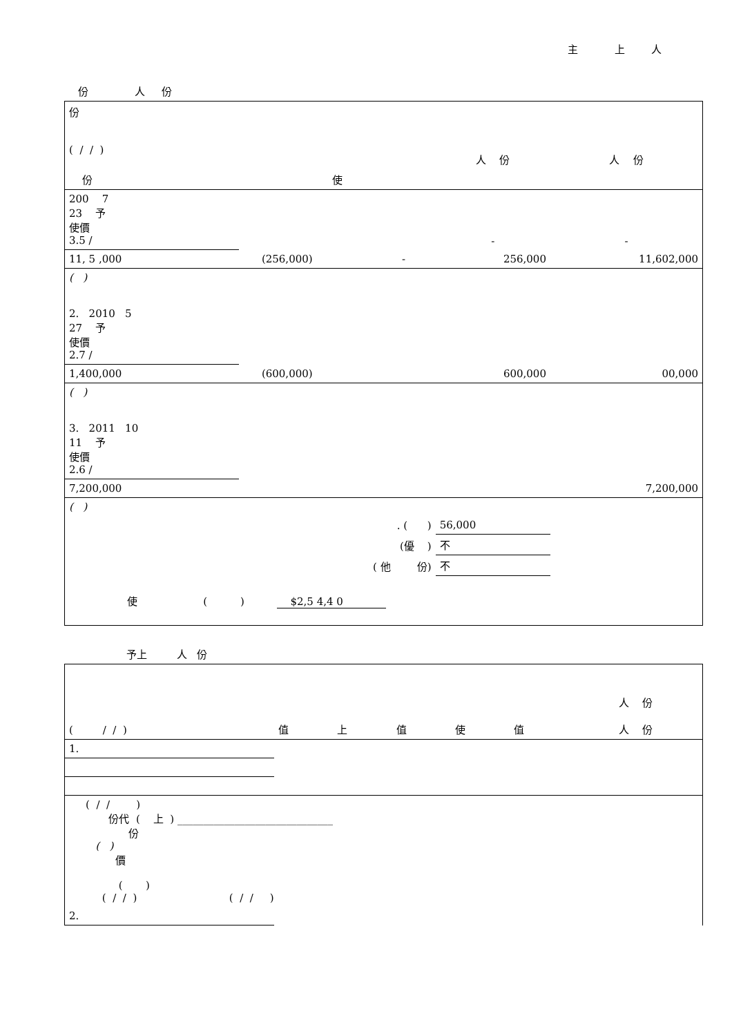主 上 人
份 人 份
| 份 ( / / ) | | | | | 人 份 | 人 份 |
| 份 | 使 | | | | | |
| 200 7 23 予 使價 3.5 / | | | | | - | - |
| 11, 5 ,000 | | (256,000) | - | | 256,000 | 11,602,000 |
| ( ) | | | | | | |
| 2. 2010 5 27 予 使價 2.7 / | | | | | | |
| 1,400,000 | | (600,000) | | | 600,000 | 00,000 |
| ( ) | | | | | | |
| 3. 2011 10 11 予 使價 2.6 / | | | | | | |
| 7,200,000 | | | | | | 7,200,000 |
| ( ) | | | | | | |
| . ( ) | | | | | 56,000 | |
| (優 ) | | | | | 不 | |
| ( 他 份) | | | | | 不 | |
| 使 ( ) $2,5 4,4 0 | | | | | | |
予上 人 份
| ( / / ) | 值 | 上 | 值 | 使 | 值 | 人 份 人 份 |
| 1. | | | | | | |
| ( / / ) 份代 ( 上 ) ______________________________ 份 ( ) 價 ( ) ( / / ) ( / / ) | | | | | | |
| 2. | | | | | | |